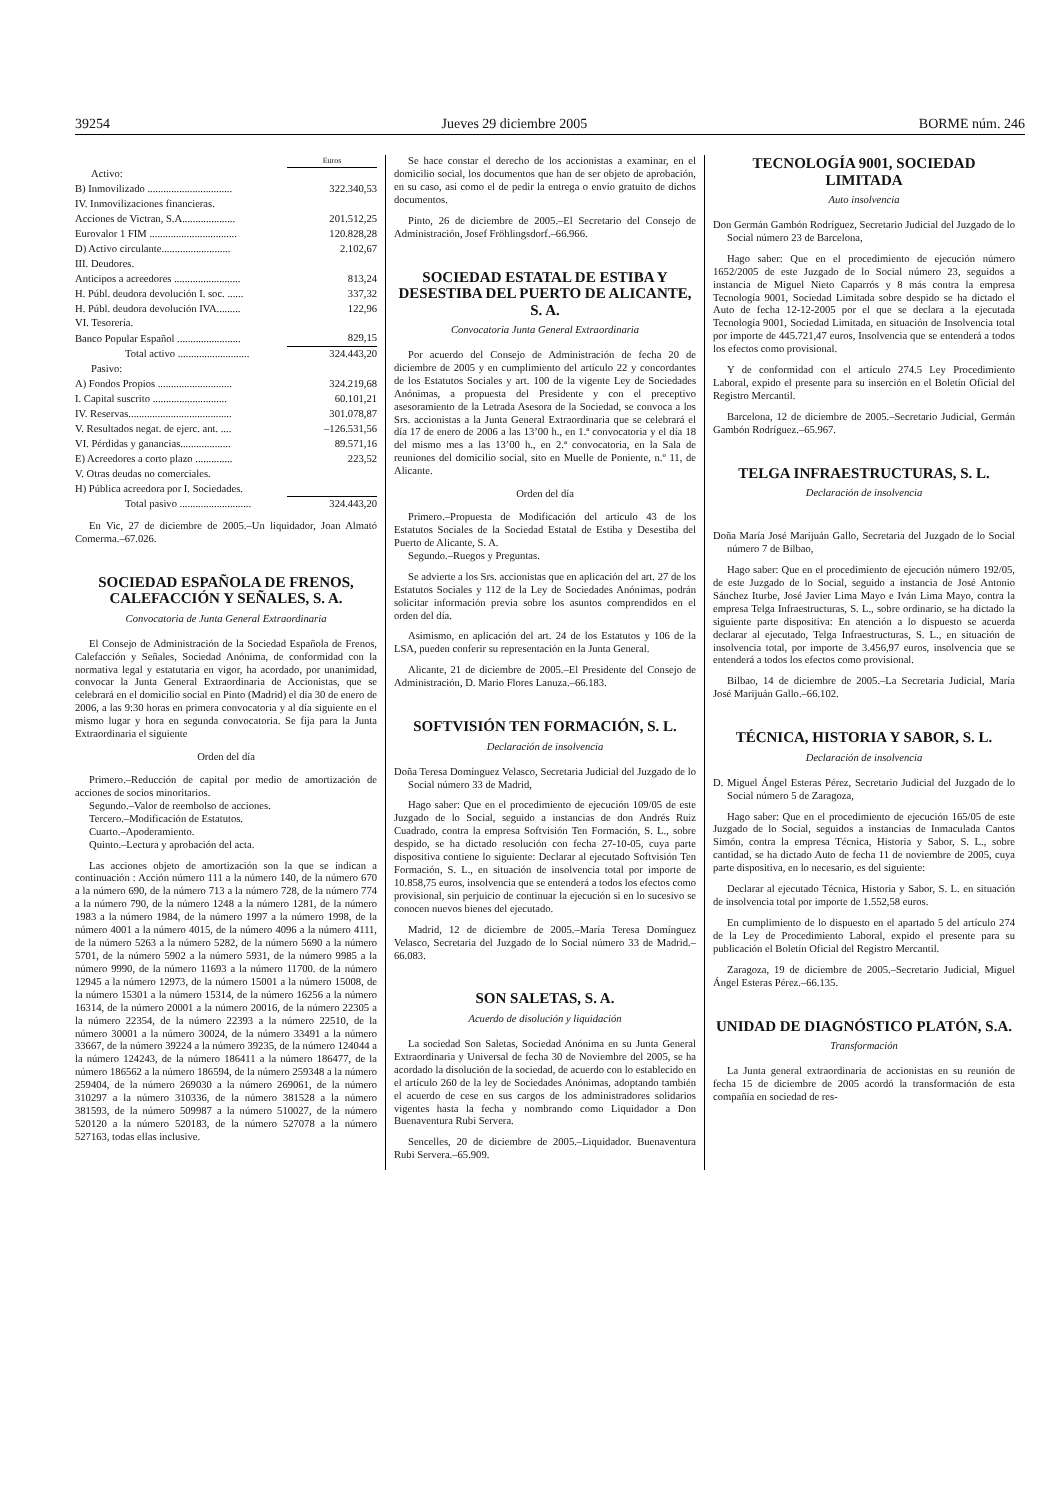39254 Jueves 29 diciembre 2005 BORME núm. 246
| | Euros |
| Activo: | |
| B) Inmovilizado ................................ | 322.340,53 |
| IV. Inmovilizaciones financieras. | |
| Acciones de Victran, S.A.................... | 201.512,25 |
| Eurovalor 1 FIM ................................. | 120.828,28 |
| D) Activo circulante.......................... | 2.102,67 |
| III. Deudores. | |
| Anticipos a acreedores ......................... | 813,24 |
| H. Públ. deudora devolución I. soc. ...... | 337,32 |
| H. Públ. deudora devolución IVA......... | 122,96 |
| VI. Tesorería. | |
| Banco Popular Español ........................ | 829,15 |
| Total activo ........................... | 324.443,20 |
| Pasivo: | |
| A) Fondos Propios ............................ | 324.219,68 |
| I. Capital suscrito ............................ | 60.101,21 |
| IV. Reservas....................................... | 301.078,87 |
| V. Resultados negat. de ejerc. ant. .... | –126.531,56 |
| VI. Pérdidas y ganancias................... | 89.571,16 |
| E) Acreedores a corto plazo .............. | 223,52 |
| V. Otras deudas no comerciales. | |
| H) Pública acreedora por I. Sociedades. | |
| Total pasivo ........................... | 324.443,20 |
En Vic, 27 de diciembre de 2005.–Un liquidador, Joan Almató Comerma.–67.026.
SOCIEDAD ESPAÑOLA DE FRENOS, CALEFACCIÓN Y SEÑALES, S. A.
Convocatoria de Junta General Extraordinaria
El Consejo de Administración de la Sociedad Española de Frenos, Calefacción y Señales, Sociedad Anónima, de conformidad con la normativa legal y estatutaria en vigor, ha acordado, por unanimidad, convocar la Junta General Extraordinaria de Accionistas, que se celebrará en el domicilio social en Pinto (Madrid) el día 30 de enero de 2006, a las 9:30 horas en primera convocatoria y al día siguiente en el mismo lugar y hora en segunda convocatoria. Se fija para la Junta Extraordinaria el siguiente
Orden del día
Primero.–Reducción de capital por medio de amortización de acciones de socios minoritarios.
Segundo.–Valor de reembolso de acciones.
Tercero.–Modificación de Estatutos.
Cuarto.–Apoderamiento.
Quinto.–Lectura y aprobación del acta.
Las acciones objeto de amortización son la que se indican a continuación : Acción número 111 a la número 140, de la número 670 a la número 690, de la número 713 a la número 728, de la número 774 a la número 790, de la número 1248 a la número 1281, de la número 1983 a la número 1984, de la número 1997 a la número 1998, de la número 4001 a la número 4015, de la número 4096 a la número 4111, de la número 5263 a la número 5282, de la número 5690 a la número 5701, de la número 5902 a la número 5931, de la número 9985 a la número 9990, de la número 11693 a la número 11700. de la número 12945 a la número 12973, de la número 15001 a la número 15008, de la número 15301 a la número 15314, de la número 16256 a la número 16314, de la número 20001 a la número 20016, de la número 22305 a la número 22354, de la número 22393 a la número 22510, de la número 30001 a la número 30024, de la número 33491 a la número 33667, de la número 39224 a la número 39235, de la número 124044 a la número 124243, de la número 186411 a la número 186477, de la número 186562 a la número 186594, de la número 259348 a la número 259404, de la número 269030 a la número 269061, de la número 310297 a la número 310336, de la número 381528 a la número 381593, de la número 509987 a la número 510027, de la número 520120 a la número 520183, de la número 527078 a la número 527163, todas ellas inclusive.
Se hace constar el derecho de los accionistas a examinar, en el domicilio social, los documentos que han de ser objeto de aprobación, en su caso, asi como el de pedir la entrega o envío gratuito de dichos documentos.
Pinto, 26 de diciembre de 2005.–El Secretario del Consejo de Administración, Josef Fröhlingsdorf.–66.966.
SOCIEDAD ESTATAL DE ESTIBA Y DESESTIBA DEL PUERTO DE ALICANTE, S. A.
Convocatoria Junta General Extraordinaria
Por acuerdo del Consejo de Administración de fecha 20 de diciembre de 2005 y en cumplimiento del artículo 22 y concordantes de los Estatutos Sociales y art. 100 de la vigente Ley de Sociedades Anónimas, a propuesta del Presidente y con el preceptivo asesoramiento de la Letrada Asesora de la Sociedad, se convoca a los Srs. accionistas a la Junta General Extraordinaria que se celebrará el día 17 de enero de 2006 a las 13’00 h., en 1.ª convocatoria y el día 18 del mismo mes a las 13’00 h., en 2.ª convocatoria, en la Sala de reuniones del domicilio social, sito en Muelle de Poniente, n.º 11, de Alicante.
Orden del día
Primero.–Propuesta de Modificación del artículo 43 de los Estatutos Sociales de la Sociedad Estatal de Estiba y Desestiba del Puerto de Alicante, S. A.
Segundo.–Ruegos y Preguntas.
Se advierte a los Srs. accionistas que en aplicación del art. 27 de los Estatutos Sociales y 112 de la Ley de Sociedades Anónimas, podrán solicitar información previa sobre los asuntos comprendidos en el orden del día.
Asimismo, en aplicación del art. 24 de los Estatutos y 106 de la LSA, pueden conferir su representación en la Junta General.
Alicante, 21 de diciembre de 2005.–El Presidente del Consejo de Administración, D. Mario Flores Lanuza.–66.183.
SOFTVISIÓN TEN FORMACIÓN, S. L.
Declaración de insolvencia
Doña Teresa Domínguez Velasco, Secretaria Judicial del Juzgado de lo Social número 33 de Madrid,
Hago saber: Que en el procedimiento de ejecución 109/05 de este Juzgado de lo Social, seguido a instancias de don Andrés Ruiz Cuadrado, contra la empresa Softvisión Ten Formación, S. L., sobre despido, se ha dictado resolución con fecha 27-10-05, cuya parte dispositiva contiene lo siguiente: Declarar al ejecutado Softvisión Ten Formación, S. L., en situación de insolvencia total por importe de 10.858,75 euros, insolvencia que se entenderá a todos los efectos como provisional, sin perjuicio de continuar la ejecución si en lo sucesivo se conocen nuevos bienes del ejecutado.
Madrid, 12 de diciembre de 2005.–María Teresa Domínguez Velasco, Secretaria del Juzgado de lo Social número 33 de Madrid.–66.083.
SON SALETAS, S. A.
Acuerdo de disolución y liquidación
La sociedad Son Saletas, Sociedad Anónima en su Junta General Extraordinaria y Universal de fecha 30 de Noviembre del 2005, se ha acordado la disolución de la sociedad, de acuerdo con lo establecido en el artículo 260 de la ley de Sociedades Anónimas, adoptando también el acuerdo de cese en sus cargos de los administradores solidarios vigentes hasta la fecha y nombrando como Liquidador a Don Buenaventura Rubi Servera.
Sencelles, 20 de diciembre de 2005.–Liquidador. Buenaventura Rubi Servera.–65.909.
TECNOLOGÍA 9001, SOCIEDAD LIMITADA
Auto insolvencia
Don Germán Gambón Rodríguez, Secretario Judicial del Juzgado de lo Social número 23 de Barcelona,
Hago saber: Que en el procedimiento de ejecución número 1652/2005 de este Juzgado de lo Social número 23, seguidos a instancia de Miguel Nieto Caparrós y 8 más contra la empresa Tecnología 9001, Sociedad Limitada sobre despido se ha dictado el Auto de fecha 12-12-2005 por el que se declara a la ejecutada Tecnología 9001, Sociedad Limitada, en situación de Insolvencia total por importe de 445.721,47 euros, Insolvencia que se entenderá a todos los efectos como provisional.
Y de conformidad con el artículo 274.5 Ley Procedimiento Laboral, expido el presente para su inserción en el Boletín Oficial del Registro Mercantil.
Barcelona, 12 de diciembre de 2005.–Secretario Judicial, Germán Gambón Rodríguez.–65.967.
TELGA INFRAESTRUCTURAS, S. L.
Declaración de insolvencia
Doña María José Marijuán Gallo, Secretaria del Juzgado de lo Social número 7 de Bilbao,
Hago saber: Que en el procedimiento de ejecución número 192/05, de este Juzgado de lo Social, seguido a instancia de José Antonio Sánchez Iturbe, José Javier Lima Mayo e Iván Lima Mayo, contra la empresa Telga Infraestructuras, S. L., sobre ordinario, se ha dictado la siguiente parte dispositiva: En atención a lo dispuesto se acuerda declarar al ejecutado, Telga Infraestructuras, S. L., en situación de insolvencia total, por importe de 3.456,97 euros, insolvencia que se entenderá a todos los efectos como provisional.
Bilbao, 14 de diciembre de 2005.–La Secretaria Judicial, María José Marijuán Gallo.–66.102.
TÉCNICA, HISTORIA Y SABOR, S. L.
Declaración de insolvencia
D. Miguel Ángel Esteras Pérez, Secretario Judicial del Juzgado de lo Social número 5 de Zaragoza,
Hago saber: Que en el procedimiento de ejecución 165/05 de este Juzgado de lo Social, seguidos a instancias de Inmaculada Cantos Simón, contra la empresa Técnica, Historia y Sabor, S. L., sobre cantidad, se ha dictado Auto de fecha 11 de noviembre de 2005, cuya parte dispositiva, en lo necesario, es del siguiente:
Declarar al ejecutado Técnica, Historia y Sabor, S. L. en situación de insolvencia total por importe de 1.552,58 euros.
En cumplimiento de lo dispuesto en el apartado 5 del artículo 274 de la Ley de Procedimiento Laboral, expido el presente para su publicación el Boletín Oficial del Registro Mercantil.
Zaragoza, 19 de diciembre de 2005.–Secretario Judicial, Miguel Ángel Esteras Pérez.–66.135.
UNIDAD DE DIAGNÓSTICO PLATÓN, S.A.
Transformación
La Junta general extraordinaria de accionistas en su reunión de fecha 15 de diciembre de 2005 acordó la transformación de esta compañía en sociedad de res-